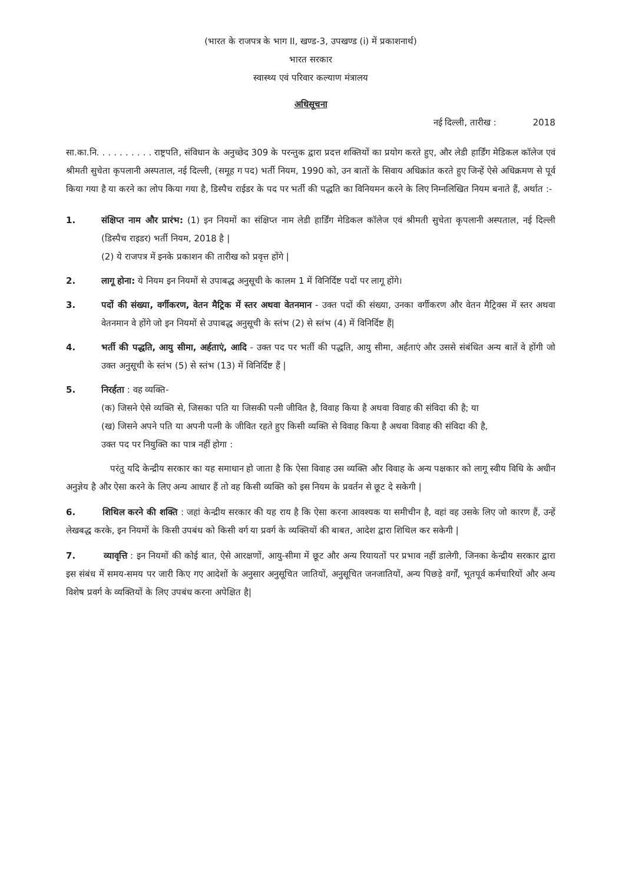(भारत के राजपत्र के भाग II, खण्ड-3, उपखण्ड (i) में प्रकाशनार्थ)
भारत सरकार
स्वास्थ्य एवं परिवार कल्याण मंत्रालय
अधिसूचना
नई दिल्ली, तारीख : 2018
सा.का.नि. . . . . . . . . . राष्ट्रपति, संविधान के अनुच्छेद 309 के परन्तुक द्वारा प्रदत्त शक्तियों का प्रयोग करते हुए, और लेडी हार्डिंग मेडिकल कॉलेज एवं श्रीमती सुचेता कृपलानी अस्पताल, नई दिल्ली, (समूह ग पद) भर्ती नियम, 1990 को, उन बातों के सिवाय अधिक्रांत करते हुए जिन्हें ऐसे अधिक्रमण से पूर्व किया गया है या करने का लोप किया गया है, डिस्पैच राईडर के पद पर भर्ती की पद्धति का विनियमन करने के लिए निम्नलिखित नियम बनाते हैं, अर्थात :-
1. संक्षिप्त नाम और प्रारंभ: (1) इन नियमों का संक्षिप्त नाम लेडी हार्डिंग मेडिकल कॉलेज एवं श्रीमती सुचेता कृपलानी अस्पताल, नई दिल्ली (डिस्पैच राइडर) भर्ती नियम, 2018 है |
(2) ये राजपत्र में इनके प्रकाशन की तारीख को प्रवृत्त होंगे |
2. लागू होना: ये नियम इन नियमों से उपाबद्ध अनुसूची के कालम 1 में विनिर्दिष्ट पदों पर लागू होंगे।
3. पदों की संख्या, वर्गीकरण, वेतन मैट्रिक में स्तर अथवा वेतनमान - उक्त पदों की संख्या, उनका वर्गीकरण और वेतन मैट्रिक्स में स्तर अथवा वेतनमान वे होंगे जो इन नियमों से उपाबद्ध अनुसूची के स्तंभ (2) से स्तंभ (4) में विनिर्दिष्ट हैं|
4. भर्ती की पद्धति, आयु सीमा, अर्हताएं, आदि - उक्त पद पर भर्ती की पद्धति, आयु सीमा, अर्हताएं और उससे संबंधित अन्य बातें वे होंगी जो उक्त अनुसूची के स्तंभ (5) से स्तंभ (13) में विनिर्दिष्ट हैं |
5. निरर्हता : वह व्यक्ति-
(क) जिसने ऐसे व्यक्ति से, जिसका पति या जिसकी पत्नी जीवित है, विवाह किया है अथवा विवाह की संविदा की है; या
(ख) जिसने अपने पति या अपनी पत्नी के जीवित रहते हुए किसी व्यक्ति से विवाह किया है अथवा विवाह की संविदा की है,
उक्त पद पर नियुक्ति का पात्र नहीं होगा :
परंतु यदि केन्द्रीय सरकार का यह समाधान हो जाता है कि ऐसा विवाह उस व्यक्ति और विवाह के अन्य पक्षकार को लागू स्वीय विधि के अधीन अनुज्ञेय है और ऐसा करने के लिए अन्य आधार हैं तो वह किसी व्यक्ति को इस नियम के प्रवर्तन से छूट दे सकेगी |
6. शिथिल करने की शक्ति : जहां केन्द्रीय सरकार की यह राय है कि ऐसा करना आवश्यक या समीचीन है, वहां वह उसके लिए जो कारण हैं, उन्हें लेखबद्ध करके, इन नियमों के किसी उपबंध को किसी वर्ग या प्रवर्ग के व्यक्तियों की बाबत, आदेश द्वारा शिथिल कर सकेगी |
7. व्यावृत्ति : इन नियमों की कोई बात, ऐसे आरक्षणों, आयु-सीमा में छूट और अन्य रियायतों पर प्रभाव नहीं डालेगी, जिनका केन्द्रीय सरकार द्वारा इस संबंध में समय-समय पर जारी किए गए आदेशों के अनुसार अनुसूचित जातियों, अनुसूचित जनजातियों, अन्य पिछड़े वर्गों, भूतपूर्व कर्मचारियों और अन्य विशेष प्रवर्ग के व्यक्तियों के लिए उपबंध करना अपेक्षित है|